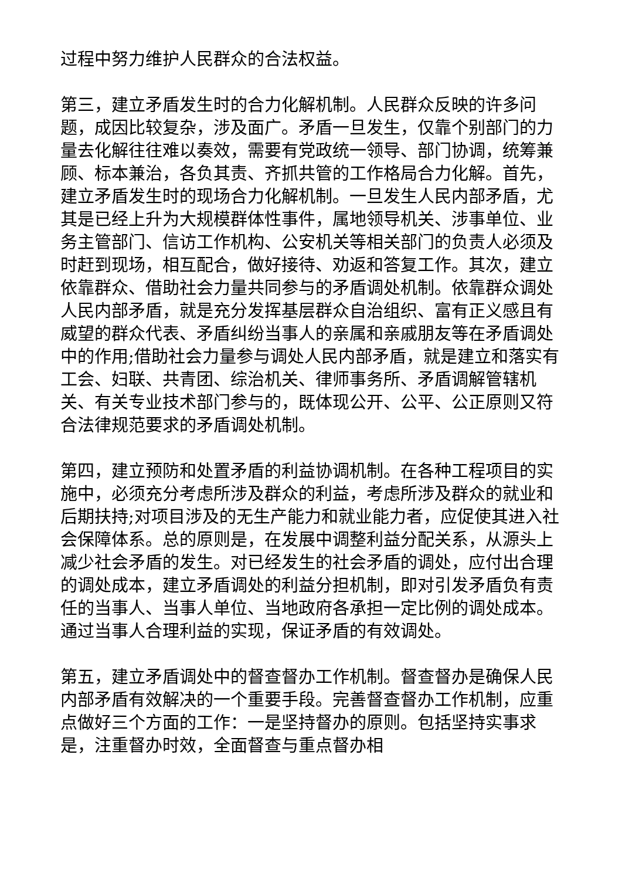过程中努力维护人民群众的合法权益。
第三，建立矛盾发生时的合力化解机制。人民群众反映的许多问题，成因比较复杂，涉及面广。矛盾一旦发生，仅靠个别部门的力量去化解往往难以奏效，需要有党政统一领导、部门协调，统筹兼顾、标本兼治，各负其责、齐抓共管的工作格局合力化解。首先，建立矛盾发生时的现场合力化解机制。一旦发生人民内部矛盾，尤其是已经上升为大规模群体性事件，属地领导机关、涉事单位、业务主管部门、信访工作机构、公安机关等相关部门的负责人必须及时赶到现场，相互配合，做好接待、劝返和答复工作。其次，建立依靠群众、借助社会力量共同参与的矛盾调处机制。依靠群众调处人民内部矛盾，就是充分发挥基层群众自治组织、富有正义感且有威望的群众代表、矛盾纠纷当事人的亲属和亲戚朋友等在矛盾调处中的作用;借助社会力量参与调处人民内部矛盾，就是建立和落实有工会、妇联、共青团、综治机关、律师事务所、矛盾调解管辖机关、有关专业技术部门参与的，既体现公开、公平、公正原则又符合法律规范要求的矛盾调处机制。
第四，建立预防和处置矛盾的利益协调机制。在各种工程项目的实施中，必须充分考虑所涉及群众的利益，考虑所涉及群众的就业和后期扶持;对项目涉及的无生产能力和就业能力者，应促使其进入社会保障体系。总的原则是，在发展中调整利益分配关系，从源头上减少社会矛盾的发生。对已经发生的社会矛盾的调处，应付出合理的调处成本，建立矛盾调处的利益分担机制，即对引发矛盾负有责任的当事人、当事人单位、当地政府各承担一定比例的调处成本。通过当事人合理利益的实现，保证矛盾的有效调处。
第五，建立矛盾调处中的督查督办工作机制。督查督办是确保人民内部矛盾有效解决的一个重要手段。完善督查督办工作机制，应重点做好三个方面的工作：一是坚持督办的原则。包括坚持实事求是，注重督办时效，全面督查与重点督办相